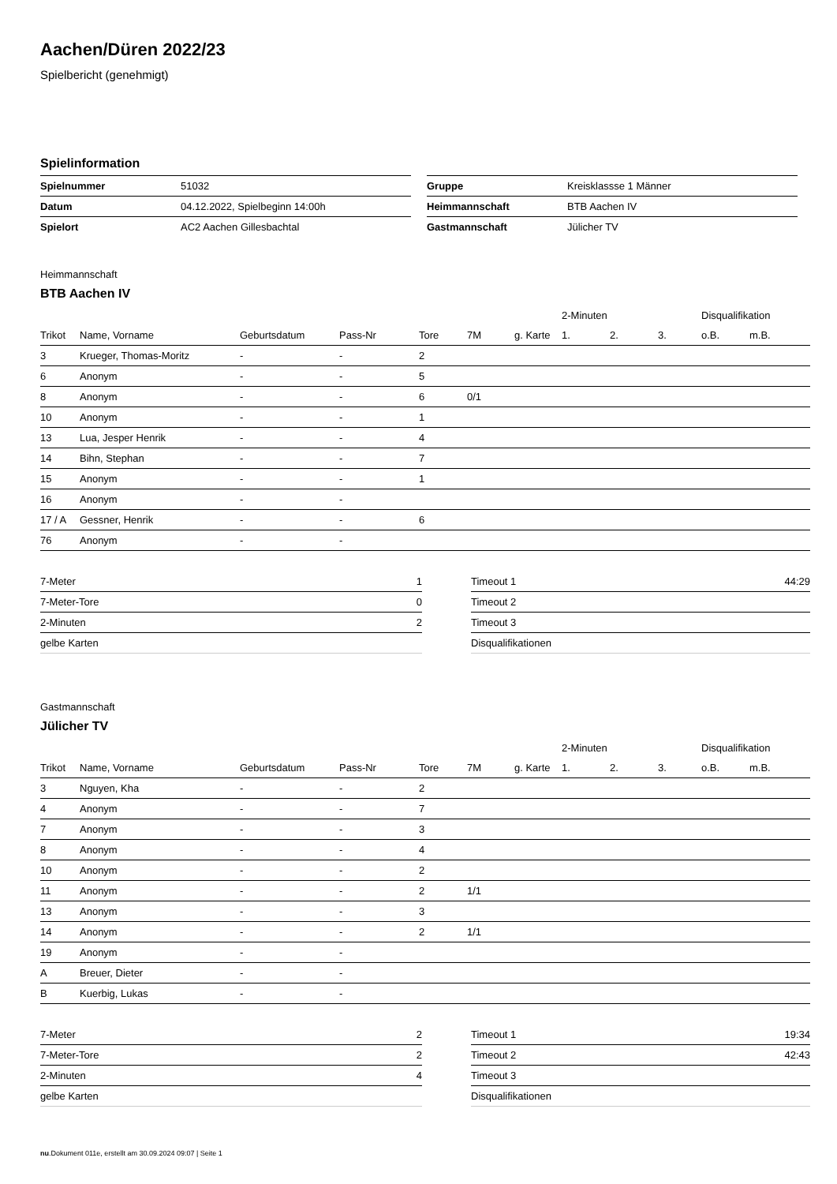Aachen/Düren 2022/23
Spielbericht (genehmigt)
Spielinformation
| Spielnummer | 51032 |
| Datum | 04.12.2022, Spielbeginn 14:00h |
| Spielort | AC2 Aachen Gillesbachtal |
| Gruppe | Kreisklassse 1 Männer |
| Heimmannschaft | BTB Aachen IV |
| Gastmannschaft | Jülicher TV |
Heimmannschaft
BTB Aachen IV
| | | | | | | | | 2-Minuten | | | Disqualifikation | |
| Trikot | Name, Vorname | Geburtsdatum | Pass-Nr | Tore | 7M | g. Karte | | 1. | 2. | 3. | o.B. | m.B. |
| 3 | Krueger, Thomas-Moritz | - | - | 2 | | | | | | | | |
| 6 | Anonym | - | - | 5 | | | | | | | | |
| 8 | Anonym | - | - | 6 | 0/1 | | | | | | | |
| 10 | Anonym | - | - | 1 | | | | | | | | |
| 13 | Lua, Jesper Henrik | - | - | 4 | | | | | | | | |
| 14 | Bihn, Stephan | - | - | 7 | | | | | | | | |
| 15 | Anonym | - | - | 1 | | | | | | | | |
| 16 | Anonym | - | - | | | | | | | | | |
| 17 / A | Gessner, Henrik | - | - | 6 | | | | | | | | |
| 76 | Anonym | - | - | | | | | | | | | |
| 7-Meter | 1 |
| 7-Meter-Tore | 0 |
| 2-Minuten | 2 |
| gelbe Karten | |
| Timeout 1 | 44:29 |
| Timeout 2 | |
| Timeout 3 | |
| Disqualifikationen | |
Gastmannschaft
Jülicher TV
| | | | | | | | | 2-Minuten | | | Disqualifikation | |
| Trikot | Name, Vorname | Geburtsdatum | Pass-Nr | Tore | 7M | g. Karte | | 1. | 2. | 3. | o.B. | m.B. |
| 3 | Nguyen, Kha | - | - | 2 | | | | | | | | |
| 4 | Anonym | - | - | 7 | | | | | | | | |
| 7 | Anonym | - | - | 3 | | | | | | | | |
| 8 | Anonym | - | - | 4 | | | | | | | | |
| 10 | Anonym | - | - | 2 | | | | | | | | |
| 11 | Anonym | - | - | 2 | 1/1 | | | | | | | |
| 13 | Anonym | - | - | 3 | | | | | | | | |
| 14 | Anonym | - | - | 2 | 1/1 | | | | | | | |
| 19 | Anonym | - | - | | | | | | | | | |
| A | Breuer, Dieter | - | - | | | | | | | | | |
| B | Kuerbig, Lukas | - | - | | | | | | | | | |
| 7-Meter | 2 |
| 7-Meter-Tore | 2 |
| 2-Minuten | 4 |
| gelbe Karten | |
| Timeout 1 | 19:34 |
| Timeout 2 | 42:43 |
| Timeout 3 | |
| Disqualifikationen | |
nu.Dokument 011e, erstellt am 30.09.2024 09:07 | Seite 1